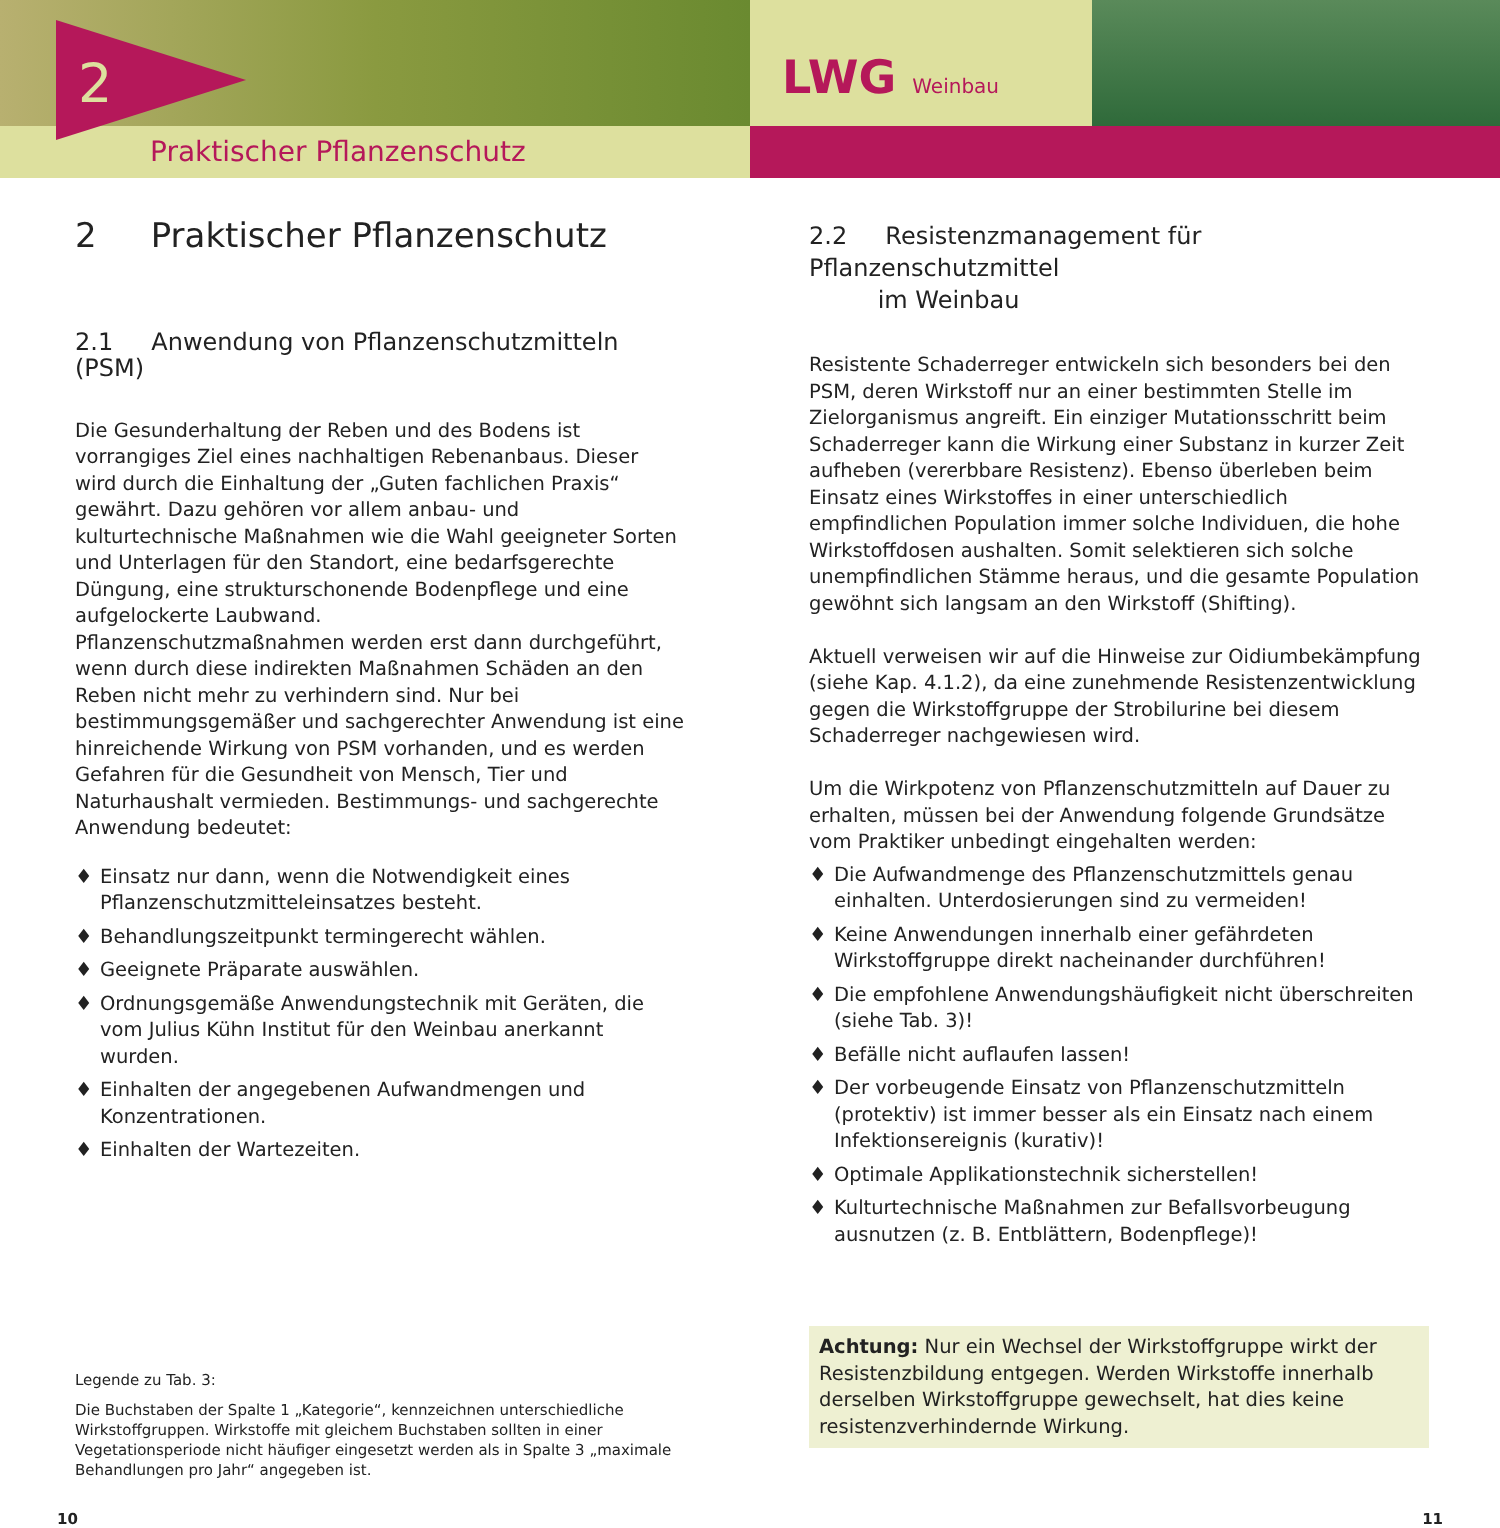Praktischer Pflanzenschutz
2
LWG Weinbau
2 Praktischer Pflanzenschutz
2.1 Anwendung von Pflanzenschutzmitteln (PSM)
Die Gesunderhaltung der Reben und des Bodens ist vorrangiges Ziel eines nachhaltigen Rebenanbaus. Dieser wird durch die Einhaltung der „Guten fachlichen Praxis“ gewährt. Dazu gehören vor allem anbau- und kulturtechnische Maßnahmen wie die Wahl geeigneter Sorten und Unterlagen für den Standort, eine bedarfsgerechte Düngung, eine strukturschonende Bodenpflege und eine aufgelockerte Laubwand.
Pflanzenschutzmaßnahmen werden erst dann durchgeführt, wenn durch diese indirekten Maßnahmen Schäden an den Reben nicht mehr zu verhindern sind. Nur bei bestimmungsgemäßer und sachgerechter Anwendung ist eine hinreichende Wirkung von PSM vorhanden, und es werden Gefahren für die Gesundheit von Mensch, Tier und Naturhaushalt vermieden. Bestimmungs- und sachgerechte Anwendung bedeutet:
♦ Einsatz nur dann, wenn die Notwendigkeit eines Pflanzenschutzmitteleinsatzes besteht.
♦ Behandlungszeitpunkt termingerecht wählen.
♦ Geeignete Präparate auswählen.
♦ Ordnungsgemäße Anwendungstechnik mit Geräten, die vom Julius Kühn Institut für den Weinbau anerkannt wurden.
♦ Einhalten der angegebenen Aufwandmengen und Konzentrationen.
♦ Einhalten der Wartezeiten.
Legende zu Tab. 3:
Die Buchstaben der Spalte 1 „Kategorie“, kennzeichnen unterschiedliche Wirkstoffgruppen. Wirkstoffe mit gleichem Buchstaben sollten in einer Vegetationsperiode nicht häufiger eingesetzt werden als in Spalte 3 „maximale Behandlungen pro Jahr“ angegeben ist.
2.2 Resistenzmanagement für Pflanzenschutzmittel
im Weinbau
Resistente Schaderreger entwickeln sich besonders bei den PSM, deren Wirkstoff nur an einer bestimmten Stelle im Zielorganismus angreift. Ein einziger Mutationsschritt beim Schaderreger kann die Wirkung einer Substanz in kurzer Zeit aufheben (vererbbare Resistenz). Ebenso überleben beim Einsatz eines Wirkstoffes in einer unterschiedlich empfindlichen Population immer solche Individuen, die hohe Wirkstoffdosen aushalten. Somit selektieren sich solche unempfindlichen Stämme heraus, und die gesamte Population gewöhnt sich langsam an den Wirkstoff (Shifting).
Aktuell verweisen wir auf die Hinweise zur Oidiumbekämpfung (siehe Kap. 4.1.2), da eine zunehmende Resistenzentwicklung gegen die Wirkstoffgruppe der Strobilurine bei diesem Schaderreger nachgewiesen wird.
Um die Wirkpotenz von Pflanzenschutzmitteln auf Dauer zu erhalten, müssen bei der Anwendung folgende Grundsätze vom Praktiker unbedingt eingehalten werden:
♦ Die Aufwandmenge des Pflanzenschutzmittels genau einhalten. Unterdosierungen sind zu vermeiden!
♦ Keine Anwendungen innerhalb einer gefährdeten Wirkstoffgruppe direkt nacheinander durchführen!
♦ Die empfohlene Anwendungshäufigkeit nicht überschreiten (siehe Tab. 3)!
♦ Befälle nicht auflaufen lassen!
♦ Der vorbeugende Einsatz von Pflanzenschutzmitteln (protektiv) ist immer besser als ein Einsatz nach einem Infektionsereignis (kurativ)!
♦ Optimale Applikationstechnik sicherstellen!
♦ Kulturtechnische Maßnahmen zur Befallsvorbeugung ausnutzen (z. B. Entblättern, Bodenpflege)!
Achtung: Nur ein Wechsel der Wirkstoffgruppe wirkt der Resistenzbildung entgegen. Werden Wirkstoffe innerhalb derselben Wirkstoffgruppe gewechselt, hat dies keine resistenzverhindernde Wirkung.
10 11